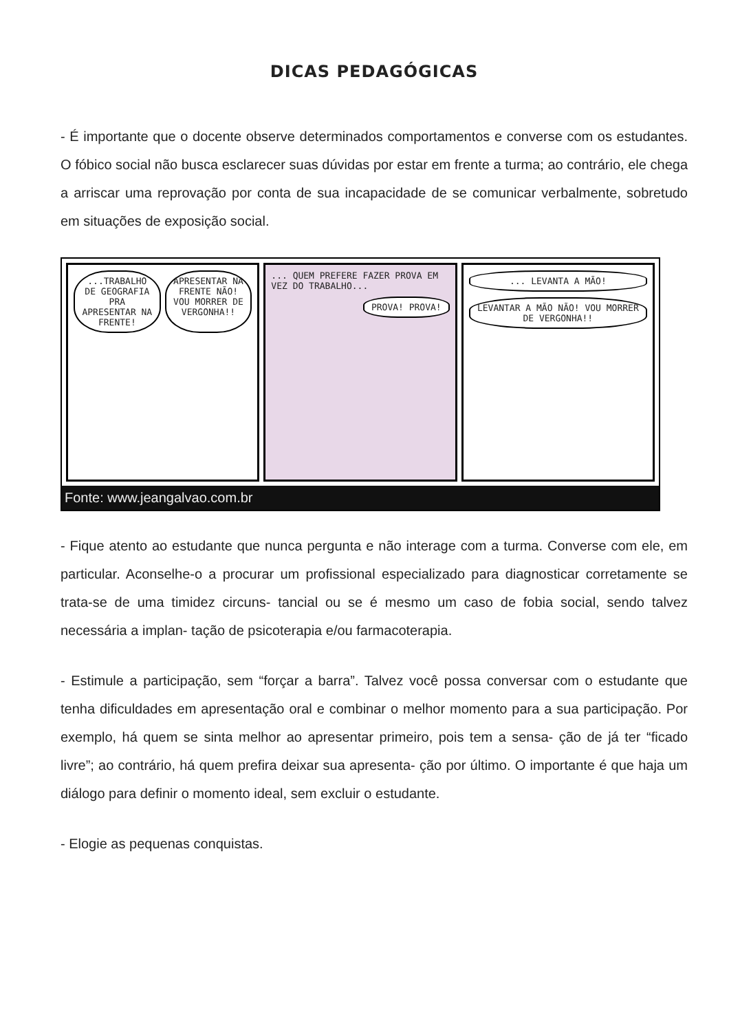DICAS PEDAGÓGICAS
- É importante que o docente observe determinados comportamentos e converse com os estudantes. O fóbico social não busca esclarecer suas dúvidas por estar em frente a turma; ao contrário, ele chega a arriscar uma reprovação por conta de sua incapacidade de se comunicar verbalmente, sobretudo em situações de exposição social.
...TRABALHO DE GEOGRAFIA PRA APRESENTAR NA FRENTE!
APRESENTAR NA FRENTE NÃO! VOU MORRER DE VERGONHA!!
... QUEM PREFERE FAZER PROVA EM VEZ DO TRABALHO...
PROVA! PROVA!
... LEVANTA A MÃO!
LEVANTAR A MÃO NÃO! VOU MORRER DE VERGONHA!!
Fonte: www.jeangalvao.com.br
- Fique atento ao estudante que nunca pergunta e não interage com a turma. Converse com ele, em particular. Aconselhe-o a procurar um profissional especializado para diagnosticar corretamente se trata-se de uma timidez circuns- tancial ou se é mesmo um caso de fobia social, sendo talvez necessária a implan- tação de psicoterapia e/ou farmacoterapia.
- Estimule a participação, sem “forçar a barra”. Talvez você possa conversar com o estudante que tenha dificuldades em apresentação oral e combinar o melhor momento para a sua participação. Por exemplo, há quem se sinta melhor ao apresentar primeiro, pois tem a sensa- ção de já ter “ficado livre”; ao contrário, há quem prefira deixar sua apresenta- ção por último. O importante é que haja um diálogo para definir o momento ideal, sem excluir o estudante.
- Elogie as pequenas conquistas.